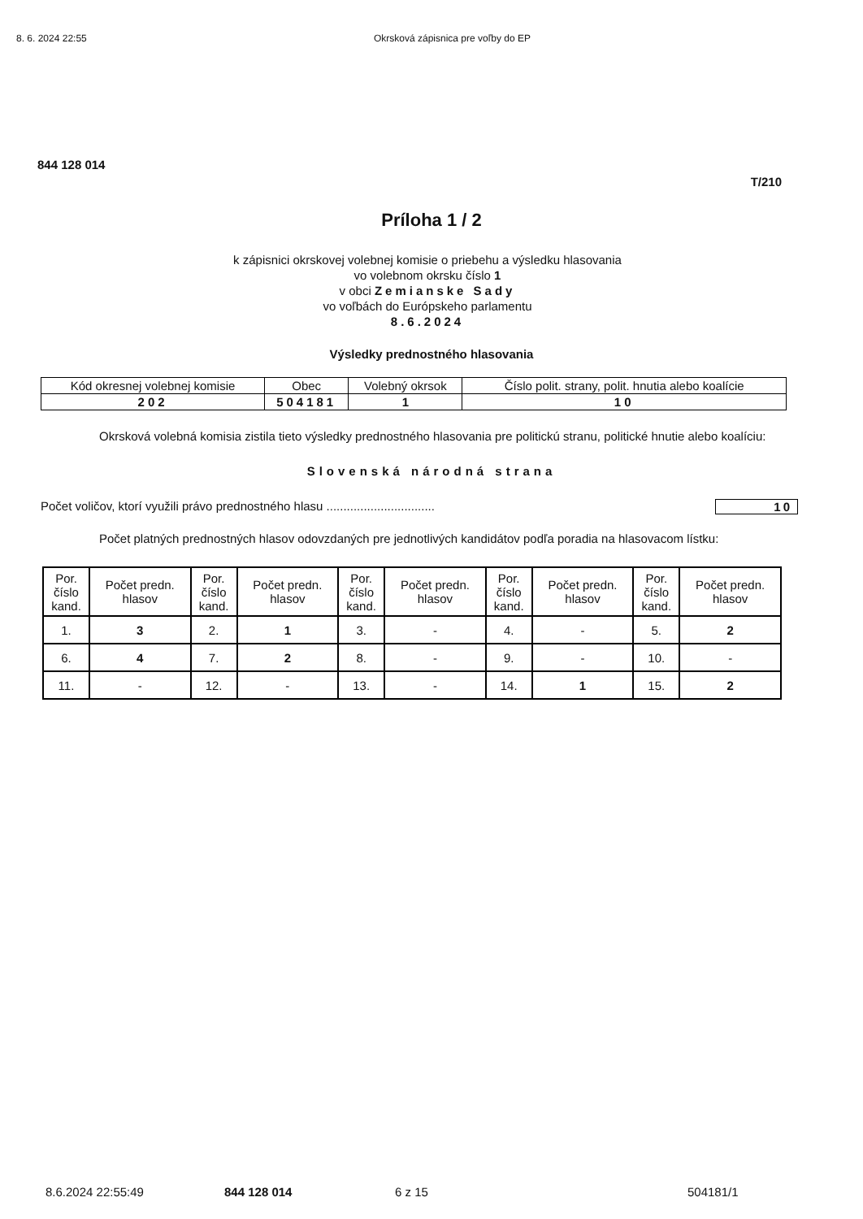8. 6. 2024 22:55 Okrsková zápisnica pre voľby do EP
844 128 014
T/210
Príloha 1 / 2
k zápisnici okrskovej volebnej komisie o priebehu a výsledku hlasovania
vo volebnom okrsku číslo 1
v obci Zemianske Sady
vo voľbách do Európskeho parlamentu
8.6.2024
Výsledky prednostného hlasovania
| Kód okresnej volebnej komisie | Obec | Volebný okrsok | Číslo polit. strany, polit. hnutia alebo koalície |
| --- | --- | --- | --- |
| 202 | 504181 | 1 | 10 |
Okrsková volebná komisia zistila tieto výsledky prednostného hlasovania pre politickú stranu, politické hnutie alebo koalíciu:
Slovenská národná strana
Počet voličov, ktorí využili právo prednostného hlasu ................................ 10
Počet platných prednostných hlasov odovzdaných pre jednotlivých kandidátov podľa poradia na hlasovacom lístku:
| Por. číslo kand. | Počet predn. hlasov | Por. číslo kand. | Počet predn. hlasov | Por. číslo kand. | Počet predn. hlasov | Por. číslo kand. | Počet predn. hlasov | Por. číslo kand. | Počet predn. hlasov |
| --- | --- | --- | --- | --- | --- | --- | --- | --- | --- |
| 1. | 3 | 2. | 1 | 3. | - | 4. | - | 5. | 2 |
| 6. | 4 | 7. | 2 | 8. | - | 9. | - | 10. | - |
| 11. | - | 12. | - | 13. | - | 14. | 1 | 15. | 2 |
8.6.2024 22:55:49 844 128 014 6 z 15 504181/1